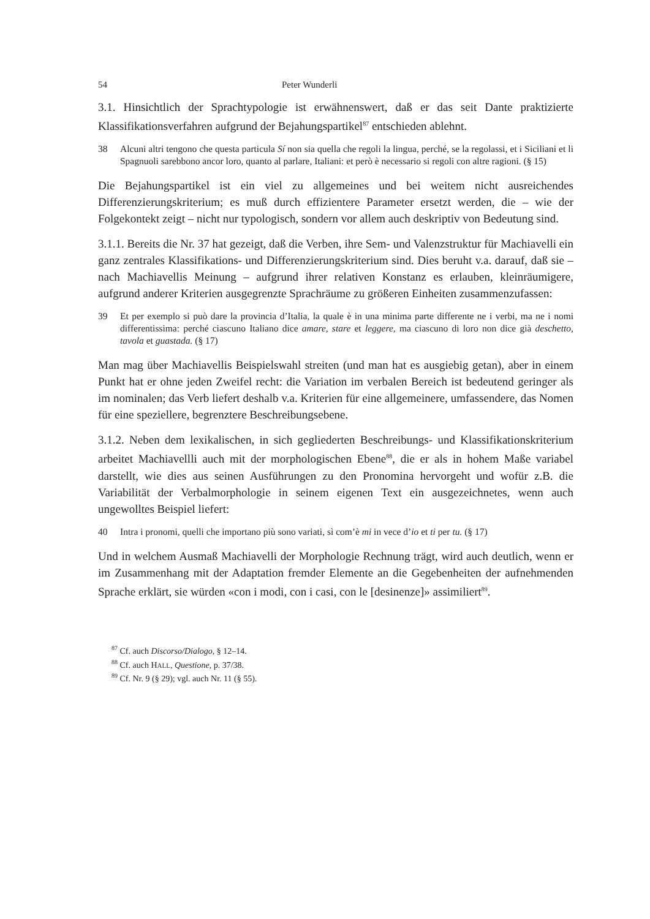54 Peter Wunderli
3.1. Hinsichtlich der Sprachtypologie ist erwähnenswert, daß er das seit Dante prakti­zierte Klassifikationsverfahren aufgrund der Bejahungspartikel<sup>87</sup> entschieden ablehnt.
38 Alcuni altri tengono che questa particula Sí non sia quella che regoli la lingua, perché, se la regolassi, et i Siciliani et li Spagnuoli sarebbono ancor loro, quanto al parlare, Italiani: et però è necessario si regoli con altre ragioni. (§ 15)
Die Bejahungspartikel ist ein viel zu allgemeines und bei weitem nicht ausreichendes Differenzierungskriterium; es muß durch effizientere Parameter ersetzt werden, die – wie der Folgekontekt zeigt – nicht nur typologisch, sondern vor allem auch deskriptiv von Bedeutung sind.
3.1.1. Bereits die Nr. 37 hat gezeigt, daß die Verben, ihre Sem- und Valenzstruktur für Machiavelli ein ganz zentrales Klassifikations- und Differenzierungskriterium sind. Dies beruht v.a. darauf, daß sie – nach Machiavellis Meinung – aufgrund ihrer relativen Konstanz es erlauben, kleinräumigere, aufgrund anderer Kriterien ausgegrenzte Sprachräume zu größeren Einheiten zusammenzufassen:
39 Et per exemplo si può dare la provincia d’Italia, la quale è in una minima parte differente ne i verbi, ma ne i nomi differentissima: perché ciascuno Italiano dice amare, stare et leggere, ma ciascuno di loro non dice già deschetto, tavola et guastada. (§ 17)
Man mag über Machiavellis Beispielswahl streiten (und man hat es ausgiebig getan), aber in einem Punkt hat er ohne jeden Zweifel recht: die Variation im verbalen Bereich ist bedeutend geringer als im nominalen; das Verb liefert deshalb v.a. Kriterien für eine allgemeinere, umfassendere, das Nomen für eine speziellere, begrenztere Beschrei­bungsebene.
3.1.2. Neben dem lexikalischen, in sich gegliederten Beschreibungs- und Klassifika­tionskriterium arbeitet Machiavellli auch mit der morphologischen Ebene<sup>88</sup>, die er als in hohem Maße variabel darstellt, wie dies aus seinen Ausführungen zu den Pronomina hervorgeht und wofür z.B. die Variabilität der Verbalmorphologie in seinem eigenen Text ein ausgezeichnetes, wenn auch ungewolltes Beispiel liefert:
40 Intra i pronomi, quelli che importano più sono variati, sì com’è mi in vece d’io et ti per tu. (§ 17)
Und in welchem Ausmaß Machiavelli der Morphologie Rechnung trägt, wird auch deutlich, wenn er im Zusammenhang mit der Adaptation fremder Elemente an die Gegebenheiten der aufnehmenden Sprache erklärt, sie würden «con i modi, con i casi, con le [desinenze]» assimiliert<sup>89</sup>.
<sup>87</sup> Cf. auch Discorso/Dialogo, § 12–14.
<sup>88</sup> Cf. auch HALL, Questione, p. 37/38.
<sup>89</sup> Cf. Nr. 9 (§ 29); vgl. auch Nr. 11 (§ 55).